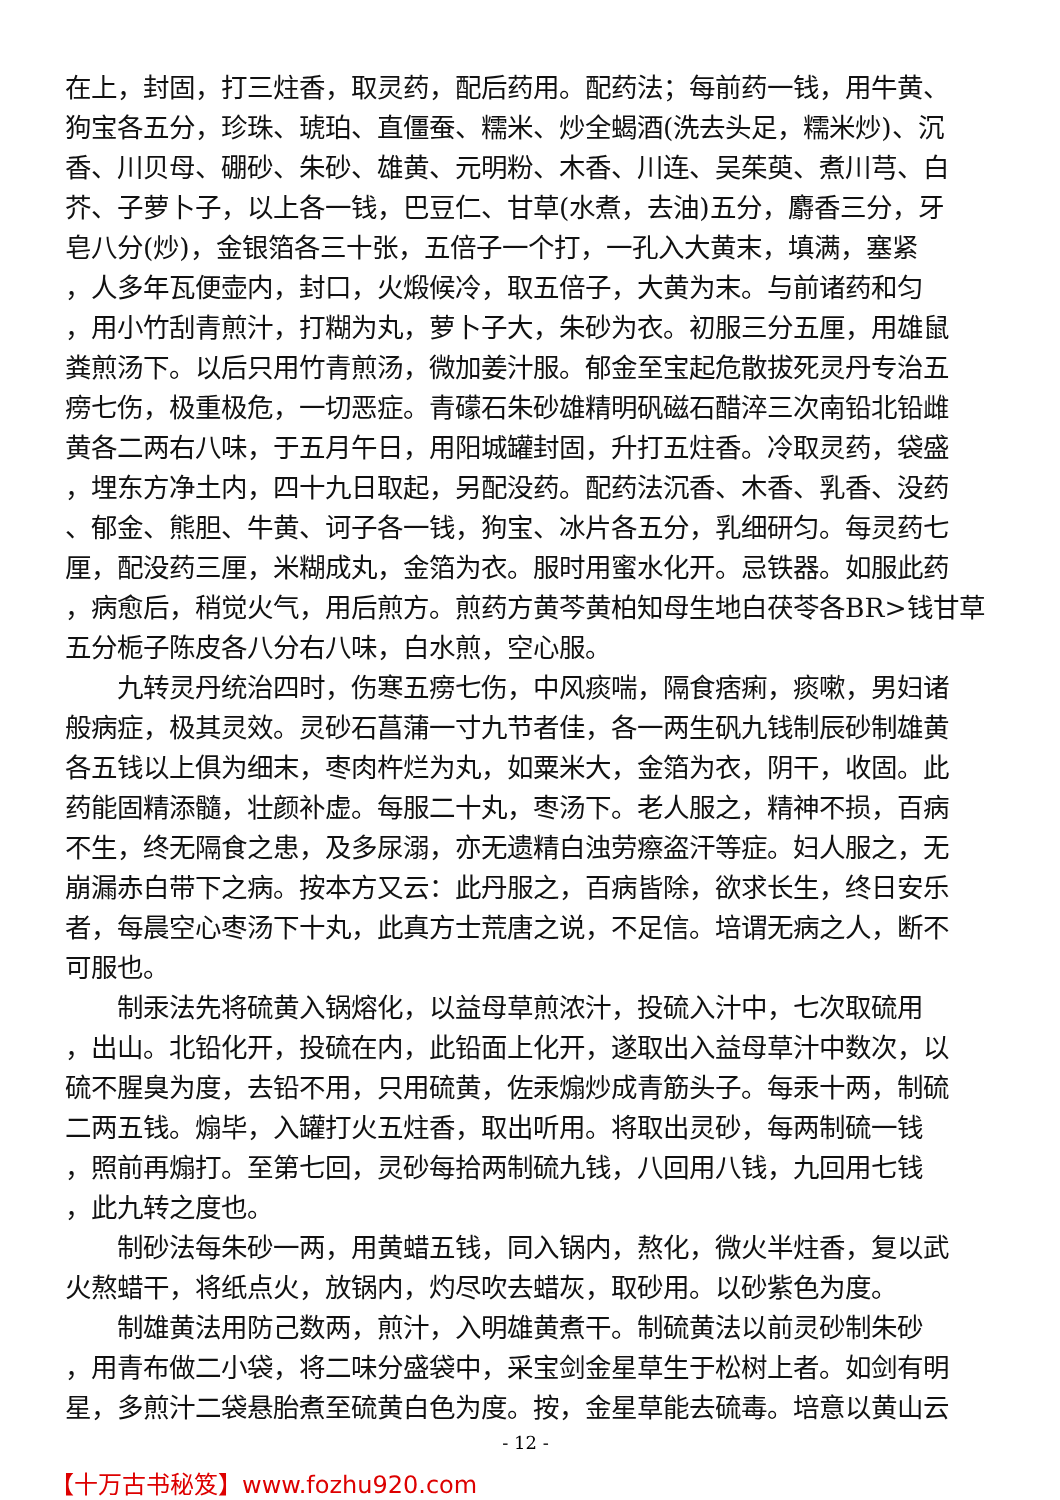在上，封固，打三炷香，取灵药，配后药用。配药法；每前药一钱，用牛黄、
狗宝各五分，珍珠、琥珀、直僵蚕、糯米、炒全蝎酒(洗去头足，糯米炒)、沉
香、川贝母、硼砂、朱砂、雄黄、元明粉、木香、川连、吴茱萸、煮川芎、白
芥、子萝卜子，以上各一钱，巴豆仁、甘草(水煮，去油)五分，麝香三分，牙
皂八分(炒)，金银箔各三十张，五倍子一个打，一孔入大黄末，填满，塞紧
，人多年瓦便壶内，封口，火煅候冷，取五倍子，大黄为末。与前诸药和匀
，用小竹刮青煎汁，打糊为丸，萝卜子大，朱砂为衣。初服三分五厘，用雄鼠
粪煎汤下。以后只用竹青煎汤，微加姜汁服。郁金至宝起危散拔死灵丹专治五
痨七伤，极重极危，一切恶症。青礞石朱砂雄精明矾磁石醋淬三次南铅北铅雌
黄各二两右八味，于五月午日，用阳城罐封固，升打五炷香。冷取灵药，袋盛
，埋东方净土内，四十九日取起，另配没药。配药法沉香、木香、乳香、没药
、郁金、熊胆、牛黄、诃子各一钱，狗宝、冰片各五分，乳细研匀。每灵药七
厘，配没药三厘，米糊成丸，金箔为衣。服时用蜜水化开。忌铁器。如服此药
，病愈后，稍觉火气，用后煎方。煎药方黄芩黄柏知母生地白茯苓各BR>钱甘草
五分栀子陈皮各八分右八味，白水煎，空心服。
　　九转灵丹统治四时，伤寒五痨七伤，中风痰喘，隔食痞痢，痰嗽，男妇诸
般病症，极其灵效。灵砂石菖蒲一寸九节者佳，各一两生矾九钱制辰砂制雄黄
各五钱以上俱为细末，枣肉杵烂为丸，如粟米大，金箔为衣，阴干，收固。此
药能固精添髓，壮颜补虚。每服二十丸，枣汤下。老人服之，精神不损，百病
不生，终无隔食之患，及多尿溺，亦无遗精白浊劳瘵盗汗等症。妇人服之，无
崩漏赤白带下之病。按本方又云：此丹服之，百病皆除，欲求长生，终日安乐
者，每晨空心枣汤下十丸，此真方士荒唐之说，不足信。培谓无病之人，断不
可服也。
　　制汞法先将硫黄入锅熔化，以益母草煎浓汁，投硫入汁中，七次取硫用
，出山。北铅化开，投硫在内，此铅面上化开，遂取出入益母草汁中数次，以
硫不腥臭为度，去铅不用，只用硫黄，佐汞煽炒成青筋头子。每汞十两，制硫
二两五钱。煽毕，入罐打火五炷香，取出听用。将取出灵砂，每两制硫一钱
，照前再煽打。至第七回，灵砂每拾两制硫九钱，八回用八钱，九回用七钱
，此九转之度也。
　　制砂法每朱砂一两，用黄蜡五钱，同入锅内，熬化，微火半炷香，复以武
火熬蜡干，将纸点火，放锅内，灼尽吹去蜡灰，取砂用。以砂紫色为度。
　　制雄黄法用防己数两，煎汁，入明雄黄煮干。制硫黄法以前灵砂制朱砂
，用青布做二小袋，将二味分盛袋中，采宝剑金星草生于松树上者。如剑有明
星，多煎汁二袋悬胎煮至硫黄白色为度。按，金星草能去硫毒。培意以黄山云
- 12 -
【十万古书秘笈】www.fozhu920.com